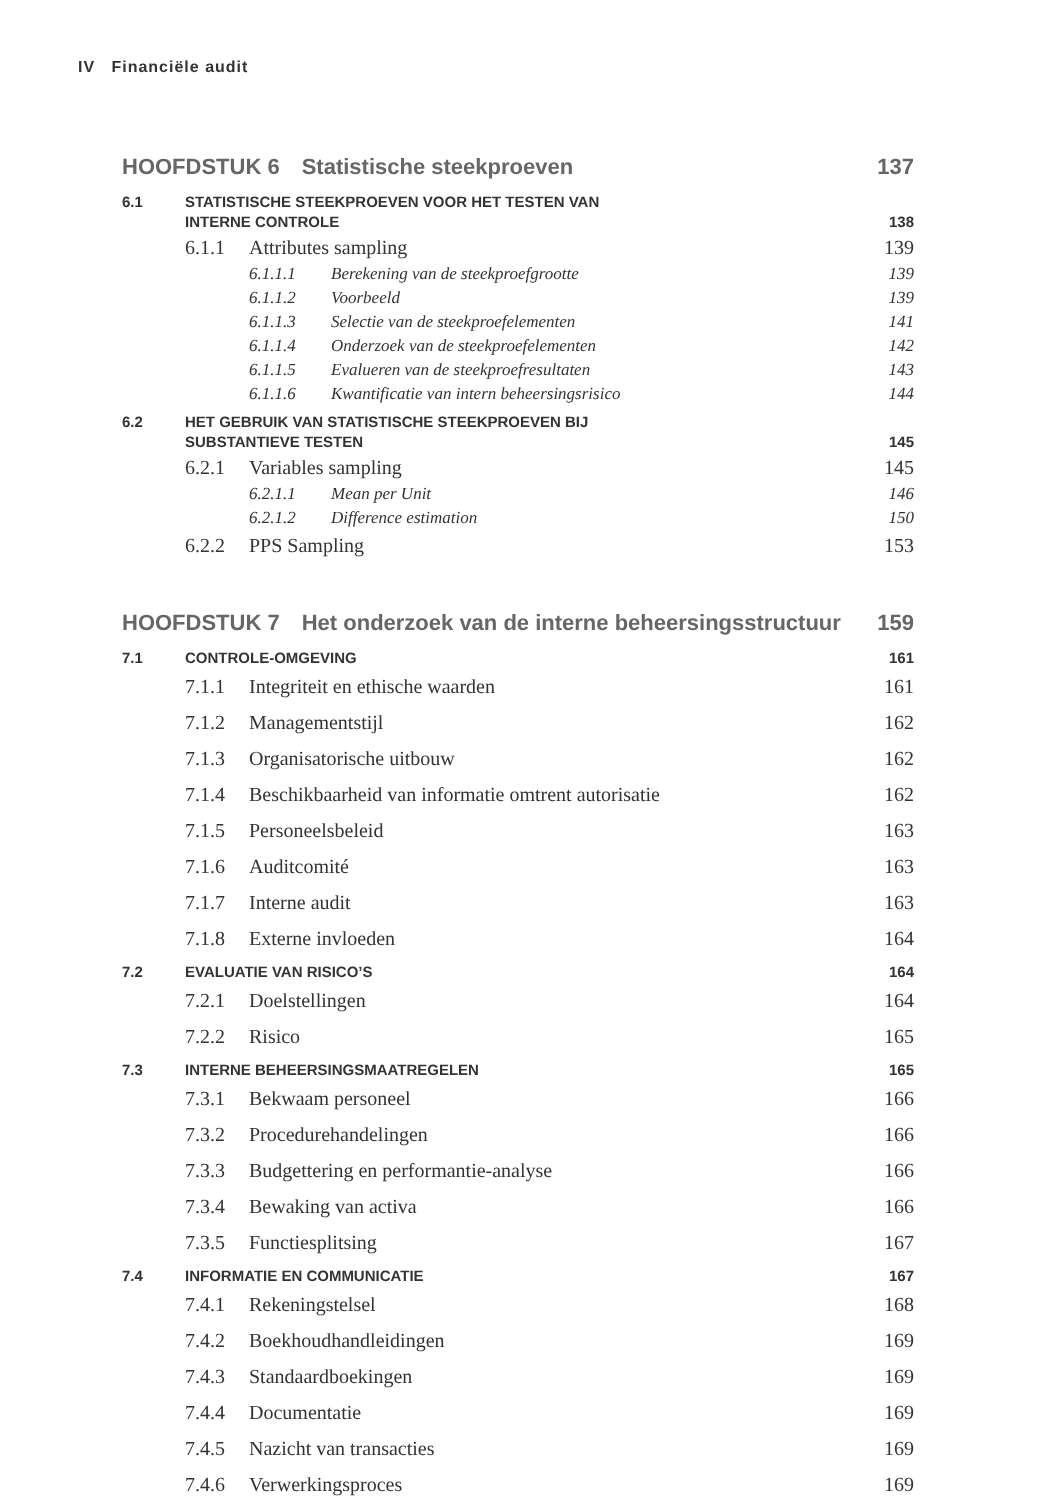IV Financiële audit
HOOFDSTUK 6 Statistische steekproeven
137
6.1 STATISTISCHE STEEKPROEVEN VOOR HET TESTEN VAN
INTERNE CONTROLE 138
6.1.1 Attributes sampling 139
6.1.1.1 Berekening van de steekproefgrootte
139
6.1.1.2 Voorbeeld 139
6.1.1.3 Selectie van de steekproefelementen
141
6.1.1.4 Onderzoek van de steekproefelementen
142
6.1.1.5 Evalueren van de steekproefresultaten
143
6.1.1.6 Kwantificatie van intern beheersingsrisico
144
6.2 HET GEBRUIK VAN STATISTISCHE STEEKPROEVEN BIJ
SUBSTANTIEVE TESTEN 145
6.2.1 Variables sampling 145
6.2.1.1 Mean per Unit 146
6.2.1.2 Difference estimation 150
6.2.2 PPS Sampling 153
HOOFDSTUK 7 Het onderzoek van de interne beheersingsstructuur
159
7.1 CONTROLE-OMGEVING 161
7.1.1 Integriteit en ethische waarden
161
7.1.2 Managementstijl 162
7.1.3 Organisatorische uitbouw 162
7.1.4 Beschikbaarheid van informatie omtrent autorisatie
162
7.1.5 Personeelsbeleid 163
7.1.6 Auditcomité 163
7.1.7 Interne audit 163
7.1.8 Externe invloeden 164
7.2 EVALUATIE VAN RISICO’S 164
7.2.1 Doelstellingen 164
7.2.2 Risico 165
7.3 INTERNE BEHEERSINGSMAATREGELEN
165
7.3.1 Bekwaam personeel 166
7.3.2 Procedurehandelingen 166
7.3.3 Budgettering en performantie-analyse
166
7.3.4 Bewaking van activa 166
7.3.5 Functiesplitsing 167
7.4 INFORMATIE EN COMMUNICATIE 167
7.4.1 Rekeningstelsel 168
7.4.2 Boekhoudhandleidingen 169
7.4.3 Standaardboekingen 169
7.4.4 Documentatie 169
7.4.5 Nazicht van transacties 169
7.4.6 Verwerkingsproces 169